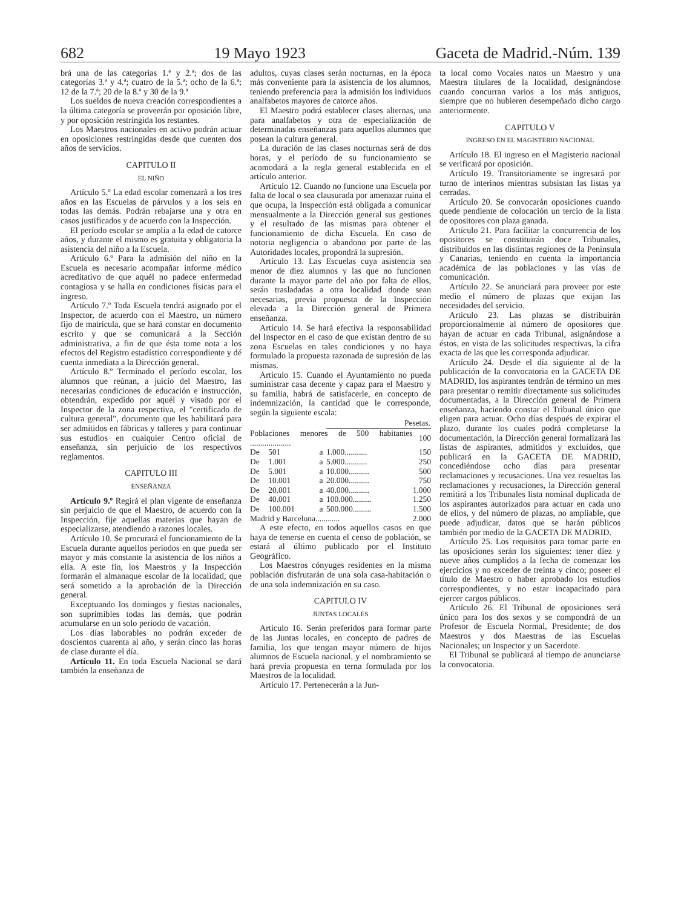682 19 Mayo 1923 Gaceta de Madrid.-Núm. 139
brá una de las categorías 1.ª y 2.ª; dos de las categorías 3.ª y 4.ª; cuatro de la 5.ª; ocho de la 6.ª; 12 de la 7.ª; 20 de la 8.ª y 30 de la 9.ª
Los sueldos de nueva creación correspondientes a la última categoría se proveerán por oposición libre, y por oposición restringida los restantes.
Los Maestros nacionales en activo podrán actuar en oposiciones restringidas desde que cuenten dos años de servicios.
CAPITULO II
EL NIÑO
Artículo 5.º La edad escolar comenzará a los tres años en las Escuelas de párvulos y a los seis en todas las demás. Podrán rebajarse una y otra en casos justificados y de acuerdo con la Inspección.
El período escolar se amplía a la edad de catorce años, y durante el mismo es gratuita y obligatoria la asistencia del niño a la Escuela.
Artículo 6.º Para la admisión del niño en la Escuela es necesario acompañar informe médico acreditativo de que aquél no padece enfermedad contagiosa y se halla en condiciones físicas para el ingreso.
Artículo 7.º Toda Escuela tendrá asignado por el Inspector, de acuerdo con el Maestro, un número fijo de matrícula, que se hará constar en documento escrito y que se comunicará a la Sección administrativa, a fin de que ésta tome nota a los efectos del Registro estadístico correspondiente y dé cuenta inmediata a la Dirección general.
Artículo 8.º Terminado el período escolar, los alumnos que reúnan, a juicio del Maestro, las necesarias condiciones de educación e instrucción, obtendrán, expedido por aquél y visado por el Inspector de la zona respectiva, el "certificado de cultura general", documento que les habilitará para ser admitidos en fábricas y talleres y para continuar sus estudios en cualquier Centro oficial de enseñanza, sin perjuicio de los respectivos reglamentos.
CAPITULO III
ENSEÑANZA
Artículo 9.º Regirá el plan vigente de enseñanza sin perjuicio de que el Maestro, de acuerdo con la Inspección, fije aquellas materias que hayan de especializarse, atendiendo a razones locales.
Artículo 10. Se procurará el funcionamiento de la Escuela durante aquellos períodos en que pueda ser mayor y más constante la asistencia de los niños a ella. A este fin, los Maestros y la Inspección formarán el almanaque escolar de la localidad, que será sometido a la aprobación de la Dirección general.
Exceptuando los domingos y fiestas nacionales, son suprimibles todas las demás, que podrán acumularse en un solo período de vacación.
Los días laborables no podrán exceder de doscientos cuarenta al año, y serán cinco las horas de clase durante el día.
Artículo 11. En toda Escuela Nacional se dará también la enseñanza de
adultos, cuyas clases serán nocturnas, en la época más conveniente para la asistencia de los alumnos, teniendo preferencia para la admisión los individuos analfabetos mayores de catorce años.
El Maestro podrá establecer clases alternas, una para analfabetos y otra de especialización de determinadas enseñanzas para aquellos alumnos que posean la cultura general.
La duración de las clases nocturnas será de dos horas, y el período de su funcionamiento se acomodará a la regla general establecida en el artículo anterior.
Artículo 12. Cuando no funcione una Escuela por falta de local o sea clausurada por amenazar ruina el que ocupa, la Inspección está obligada a comunicar mensualmente a la Dirección general sus gestiones y el resultado de las mismas para obtener el funcionamiento de dicha Escuela. En caso de notoria negligencia o abandono por parte de las Autoridades locales, propondrá la supresión.
Artículo 13. Las Escuelas cuya asistencia sea menor de diez alumnos y las que no funcionen durante la mayor parte del año por falta de ellos, serán trasladadas a otra localidad donde sean necesarias, previa propuesta de la Inspección elevada a la Dirección general de Primera enseñanza.
Artículo 14. Se hará efectiva la responsabilidad del Inspector en el caso de que existan dentro de su zona Escuelas en tales condiciones y no haya formulado la propuesta razonada de supresión de las mismas.
Artículo 15. Cuando el Ayuntamiento no pueda suministrar casa decente y capaz para el Maestro y su familia, habrá de satisfacerle, en concepto de indemnización, la cantidad que le corresponde, según la siguiente escala:
| | | | Pesetas. | |
| --- | --- | --- | --- | --- |
| Poblaciones menores de 500 habitantes .................... | | | | 100 |
| De | 501 | a | 1.000........... | 150 |
| De | 1.001 | a | 5.000........... | 250 |
| De | 5.001 | a | 10.000.......... | 500 |
| De | 10.001 | a | 20.000.......... | 750 |
| De | 20.001 | a | 40.000.......... | 1.000 |
| De | 40.001 | a | 100.000......... | 1.250 |
| De | 100.001 | a | 500.000......... | 1.500 |
| Madrid y Barcelona............ | | | | 2.000 |
A este efecto, en todos aquellos casos en que haya de tenerse en cuenta el censo de población, se estará al último publicado por el Instituto Geográfico.
Los Maestros cónyuges residentes en la misma población disfrutarán de una sola casa-habitación o de una sola indemnización en su caso.
CAPITULO IV
JUNTAS LOCALES
Artículo 16. Serán preferidos para formar parte de las Juntas locales, en concepto de padres de familia, los que tengan mayor número de hijos alumnos de Escuela nacional, y el nombramiento se hará previa propuesta en terna formulada por los Maestros de la localidad.
Artículo 17. Pertenecerán a la Jun-
ta local como Vocales natos un Maestro y una Maestra titulares de la localidad, designándose cuando concurran varios a los más antiguos, siempre que no hubieren desempeñado dicho cargo anteriormente.
CAPITULO V
INGRESO EN EL MAGISTERIO NACIONAL
Artículo 18. El ingreso en el Magisterio nacional se verificará por oposición.
Artículo 19. Transitoriamente se ingresará por turno de interinos mientras subsistan las listas ya cerradas.
Artículo 20. Se convocarán oposiciones cuando quede pendiente de colocación un tercio de la lista de opositores con plaza ganada.
Artículo 21. Para facilitar la concurrencia de los opositores se constituirán doce Tribunales, distribuídos en las distintas regiones de la Península y Canarias, teniendo en cuenta la importancia académica de las poblaciones y las vías de comunicación.
Artículo 22. Se anunciará para proveer por este medio el número de plazas que exijan las necesidades del servicio.
Artículo 23. Las plazas se distribuirán proporcionalmente al número de opositores que hayan de actuar en cada Tribunal, asignándose a éstos, en vista de las solicitudes respectivas, la cifra exacta de las que les corresponda adjudicar.
Artículo 24. Desde el día siguiente al de la publicación de la convocatoria en la GACETA DE MADRID, los aspirantes tendrán de término un mes para presentar o remitir directamente sus solicitudes documentadas, a la Dirección general de Primera enseñanza, haciendo constar el Tribunal único que eligen para actuar. Ocho días después de expirar el plazo, durante los cuales podrá completarse la documentación, la Dirección general formalizará las listas de aspirantes, admitidos y excluídos, que publicará en la GACETA DE MADRID, concediéndose ocho días para presentar reclamaciones y recusaciones. Una vez resueltas las reclamaciones y recusaciones, la Dirección general remitirá a los Tribunales lista nominal duplicada de los aspirantes autorizados para actuar en cada uno de ellos, y del número de plazas, no ampliable, que puede adjudicar, datos que se harán públicos también por medio de la GACETA DE MADRID.
Artículo 25. Los requisitos para tomar parte en las oposiciones serán los siguientes: tener diez y nueve años cumplidos a la fecha de comenzar los ejercicios y no exceder de treinta y cinco; poseer el título de Maestro o haber aprobado los estudios correspondientes, y no estar incapacitado para ejercer cargos públicos.
Artículo 26. El Tribunal de oposiciones será único para los dos sexos y se compondrá de un Profesor de Escuela Normal, Presidente; de dos Maestros y dos Maestras de las Escuelas Nacionales; un Inspector y un Sacerdote.
El Tribunal se publicará al tiempo de anunciarse la convocatoria.